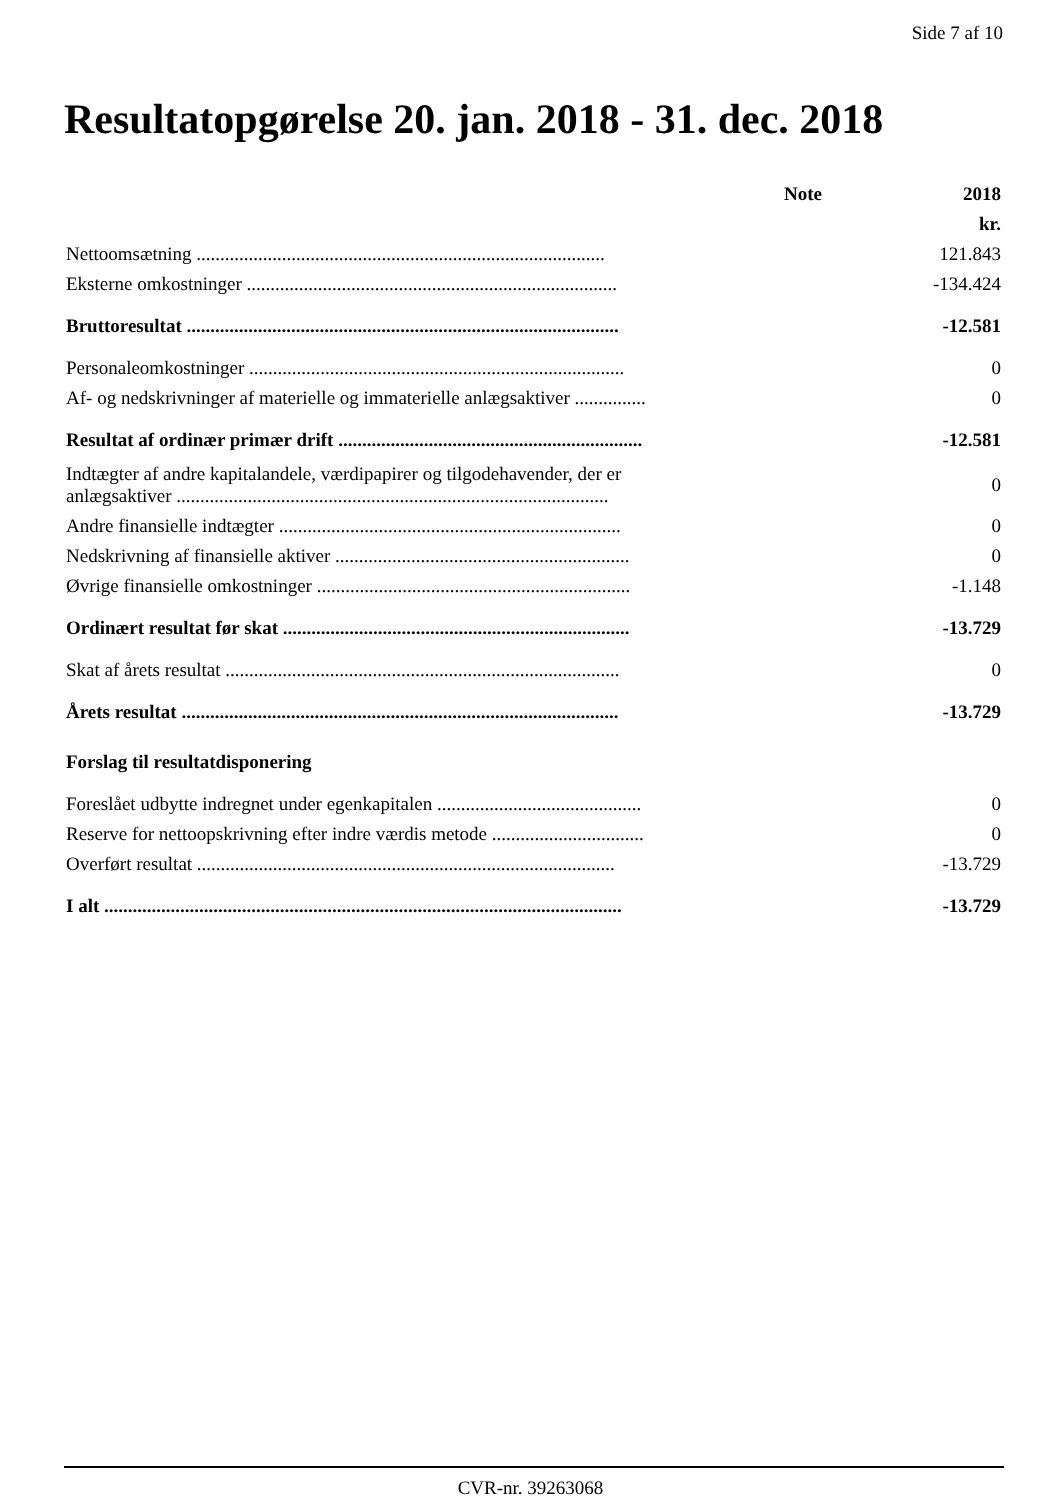Side 7 af 10
Resultatopgørelse 20. jan. 2018 - 31. dec. 2018
| | Note | 2018 |
| --- | --- | --- |
| | | kr. |
| Nettoomsætning ...................................................................................... | | 121.843 |
| Eksterne omkostninger .............................................................................. | | -134.424 |
| Bruttoresultat ........................................................................................... | | -12.581 |
| Personaleomkostninger ............................................................................... | | 0 |
| Af- og nedskrivninger af materielle og immaterielle anlægsaktiver ............... | | 0 |
| Resultat af ordinær primær drift ................................................................ | | -12.581 |
| Indtægter af andre kapitalandele, værdipapirer og tilgodehavender, der er anlægsaktiver ........................................................................................... | | 0 |
| Andre finansielle indtægter ........................................................................ | | 0 |
| Nedskrivning af finansielle aktiver .............................................................. | | 0 |
| Øvrige finansielle omkostninger .................................................................. | | -1.148 |
| Ordinært resultat før skat ......................................................................... | | -13.729 |
| Skat af årets resultat ................................................................................... | | 0 |
| Årets resultat ............................................................................................ | | -13.729 |
| Forslag til resultatdisponering | | |
| Foreslået udbytte indregnet under egenkapitalen ........................................... | | 0 |
| Reserve for nettoopskrivning efter indre værdis metode ................................ | | 0 |
| Overført resultat ........................................................................................ | | -13.729 |
| I alt ............................................................................................................. | | -13.729 |
CVR-nr. 39263068